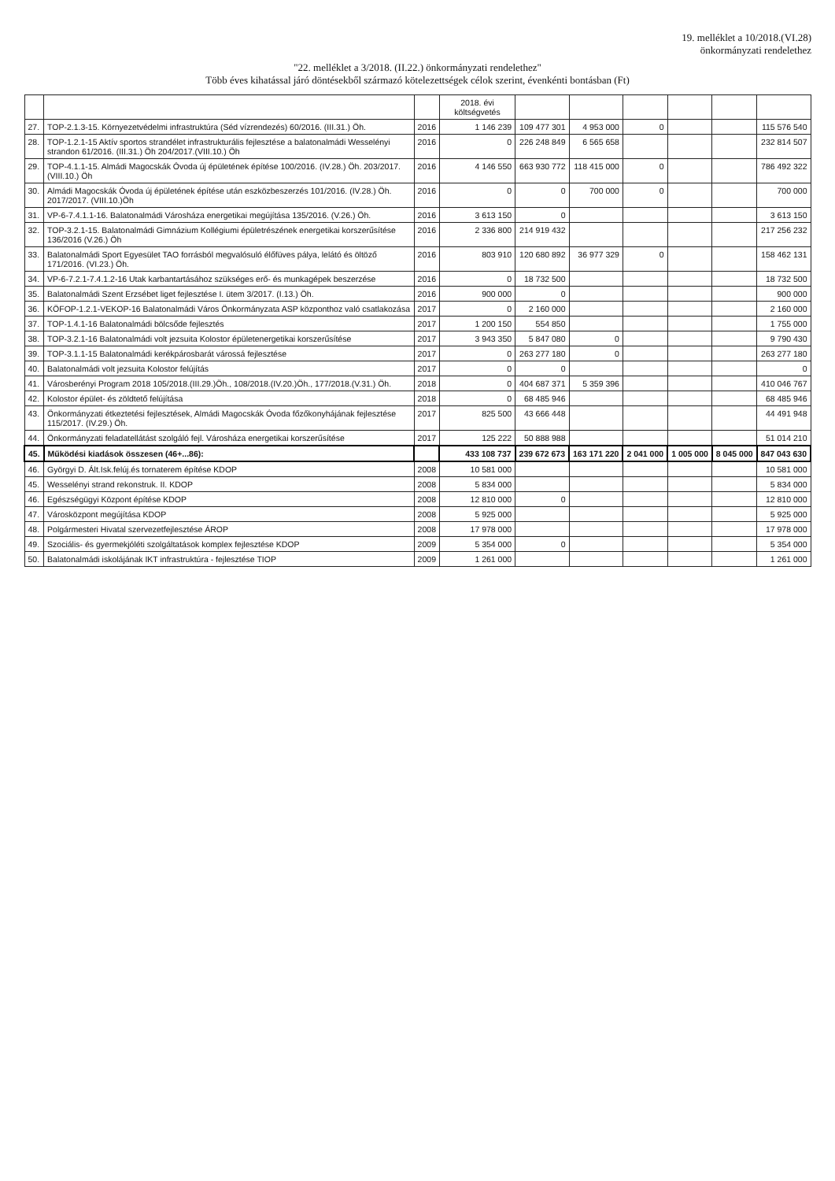19. melléklet a 10/2018.(VI.28)
önkormányzati rendelethez
"22. melléklet a 3/2018. (II.22.) önkormányzati rendelethez"
Több éves kihatással járó döntésekből származó kötelezettségek célok szerint, évenkénti bontásban (Ft)
| | | | 2018. évi költségvetés | | | | | | |
| --- | --- | --- | --- | --- | --- | --- | --- | --- | --- |
| 27. | TOP-2.1.3-15. Környezetvédelmi infrastruktúra (Séd vízrendezés) 60/2016. (III.31.) Öh. | 2016 | 1 146 239 | 109 477 301 | 4 953 000 | 0 | | | 115 576 540 |
| 28. | TOP-1.2.1-15 Aktív sportos strandélet infrastrukturális fejlesztése a balatonalmádi Wesselényi strandon 61/2016. (III.31.) Öh 204/2017.(VIII.10.) Öh | 2016 | 0 | 226 248 849 | 6 565 658 | | | | 232 814 507 |
| 29. | TOP-4.1.1-15. Almádi Magocskák Óvoda új épületének építése 100/2016. (IV.28.) Öh. 203/2017. (VIII.10.) Öh | 2016 | 4 146 550 | 663 930 772 | 118 415 000 | 0 | | | 786 492 322 |
| 30. | Almádi Magocskák Óvoda új épületének építése után eszközbeszerzés 101/2016. (IV.28.) Öh. 2017/2017. (VIII.10.)Öh | 2016 | 0 | 0 | 700 000 | 0 | | | 700 000 |
| 31. | VP-6-7.4.1.1-16. Balatonalmádi Városháza energetikai megújítása 135/2016. (V.26.) Öh. | 2016 | 3 613 150 | 0 | | | | | 3 613 150 |
| 32. | TOP-3.2.1-15. Balatonalmádi Gimnázium Kollégiumi épületrészének energetikai korszerűsítése 136/2016 (V.26.) Öh | 2016 | 2 336 800 | 214 919 432 | | | | | 217 256 232 |
| 33. | Balatonalmádi Sport Egyesület TAO forrásból megvalósuló élőfüves pálya, lelátó és öltöző 171/2016. (VI.23.) Öh. | 2016 | 803 910 | 120 680 892 | 36 977 329 | 0 | | | 158 462 131 |
| 34. | VP-6-7.2.1-7.4.1.2-16 Utak karbantartásához szükséges erő- és munkagépek beszerzése | 2016 | 0 | 18 732 500 | | | | | 18 732 500 |
| 35. | Balatonalmádi Szent Erzsébet liget fejlesztése I. ütem 3/2017. (I.13.) Öh. | 2016 | 900 000 | 0 | | | | | 900 000 |
| 36. | KÖFOP-1.2.1-VEKOP-16 Balatonalmádi Város Önkormányzata ASP központhoz való csatlakozása | 2017 | 0 | 2 160 000 | | | | | 2 160 000 |
| 37. | TOP-1.4.1-16 Balatonalmádi bölcsőde fejlesztés | 2017 | 1 200 150 | 554 850 | | | | | 1 755 000 |
| 38. | TOP-3.2.1-16 Balatonalmádi volt jezsuita Kolostor épületenergetikai korszerűsítése | 2017 | 3 943 350 | 5 847 080 | 0 | | | | 9 790 430 |
| 39. | TOP-3.1.1-15 Balatonalmádi kerékpárosbarát várossá fejlesztése | 2017 | 0 | 263 277 180 | 0 | | | | 263 277 180 |
| 40. | Balatonalmádi volt jezsuita Kolostor felújítás | 2017 | 0 | 0 | | | | | 0 |
| 41. | Városberényi Program 2018 105/2018.(III.29.)Öh., 108/2018.(IV.20.)Öh., 177/2018.(V.31.) Öh. | 2018 | 0 | 404 687 371 | 5 359 396 | | | | 410 046 767 |
| 42. | Kolostor épület- és zöldtető felújítása | 2018 | 0 | 68 485 946 | | | | | 68 485 946 |
| 43. | Önkormányzati étkeztetési fejlesztések, Almádi Magocskák Óvoda főzőkonyhájának fejlesztése 115/2017. (IV.29.) Öh. | 2017 | 825 500 | 43 666 448 | | | | | 44 491 948 |
| 44. | Önkormányzati feladatellátást szolgáló fejl. Városháza energetikai korszerűsítése | 2017 | 125 222 | 50 888 988 | | | | | 51 014 210 |
| 45. | Működési kiadások összesen (46+...86): | | 433 108 737 | 239 672 673 | 163 171 220 | 2 041 000 | 1 005 000 | 8 045 000 | 847 043 630 |
| 46. | Györgyi D. Ált.Isk.felúj.és tornaterem építése KDOP | 2008 | 10 581 000 | | | | | | 10 581 000 |
| 45. | Wesselényi strand rekonstruk. II. KDOP | 2008 | 5 834 000 | | | | | | 5 834 000 |
| 46. | Egészségügyi Központ építése KDOP | 2008 | 12 810 000 | 0 | | | | | 12 810 000 |
| 47. | Városközpont megújítása KDOP | 2008 | 5 925 000 | | | | | | 5 925 000 |
| 48. | Polgármesteri Hivatal szervezetfejlesztése ÁROP | 2008 | 17 978 000 | | | | | | 17 978 000 |
| 49. | Szociális- és gyermekjóléti szolgáltatások komplex fejlesztése KDOP | 2009 | 5 354 000 | 0 | | | | | 5 354 000 |
| 50. | Balatonalmádi iskolájának IKT infrastruktúra - fejlesztése TIOP | 2009 | 1 261 000 | | | | | | 1 261 000 |